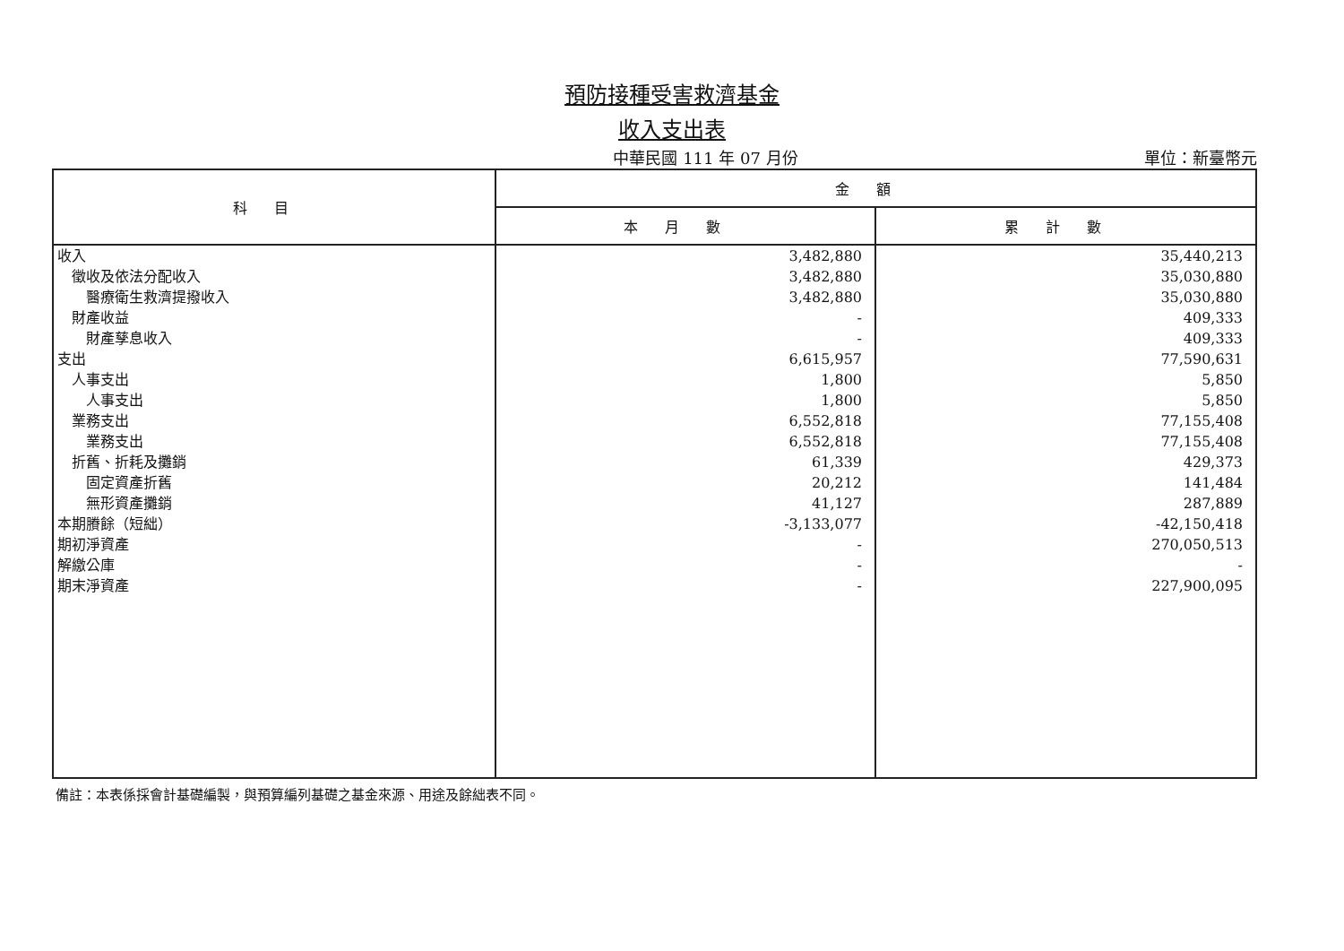預防接種受害救濟基金
收入支出表
中華民國 111 年 07 月份 單位：新臺幣元
| 科目 | 金額 | |
| --- | --- | --- |
| | 本月數 | 累計數 |
| 收入 | 3,482,880 | 35,440,213 |
| 徵收及依法分配收入 | 3,482,880 | 35,030,880 |
| 醫療衛生救濟提撥收入 | 3,482,880 | 35,030,880 |
| 財產收益 | - | 409,333 |
| 財產孳息收入 | - | 409,333 |
| 支出 | 6,615,957 | 77,590,631 |
| 人事支出 | 1,800 | 5,850 |
| 人事支出 | 1,800 | 5,850 |
| 業務支出 | 6,552,818 | 77,155,408 |
| 業務支出 | 6,552,818 | 77,155,408 |
| 折舊、折耗及攤銷 | 61,339 | 429,373 |
| 固定資產折舊 | 20,212 | 141,484 |
| 無形資產攤銷 | 41,127 | 287,889 |
| 本期賸餘（短絀） | -3,133,077 | -42,150,418 |
| 期初淨資產 | - | 270,050,513 |
| 解繳公庫 | - | - |
| 期末淨資產 | - | 227,900,095 |
備註：本表係採會計基礎編製，與預算編列基礎之基金來源、用途及餘絀表不同。